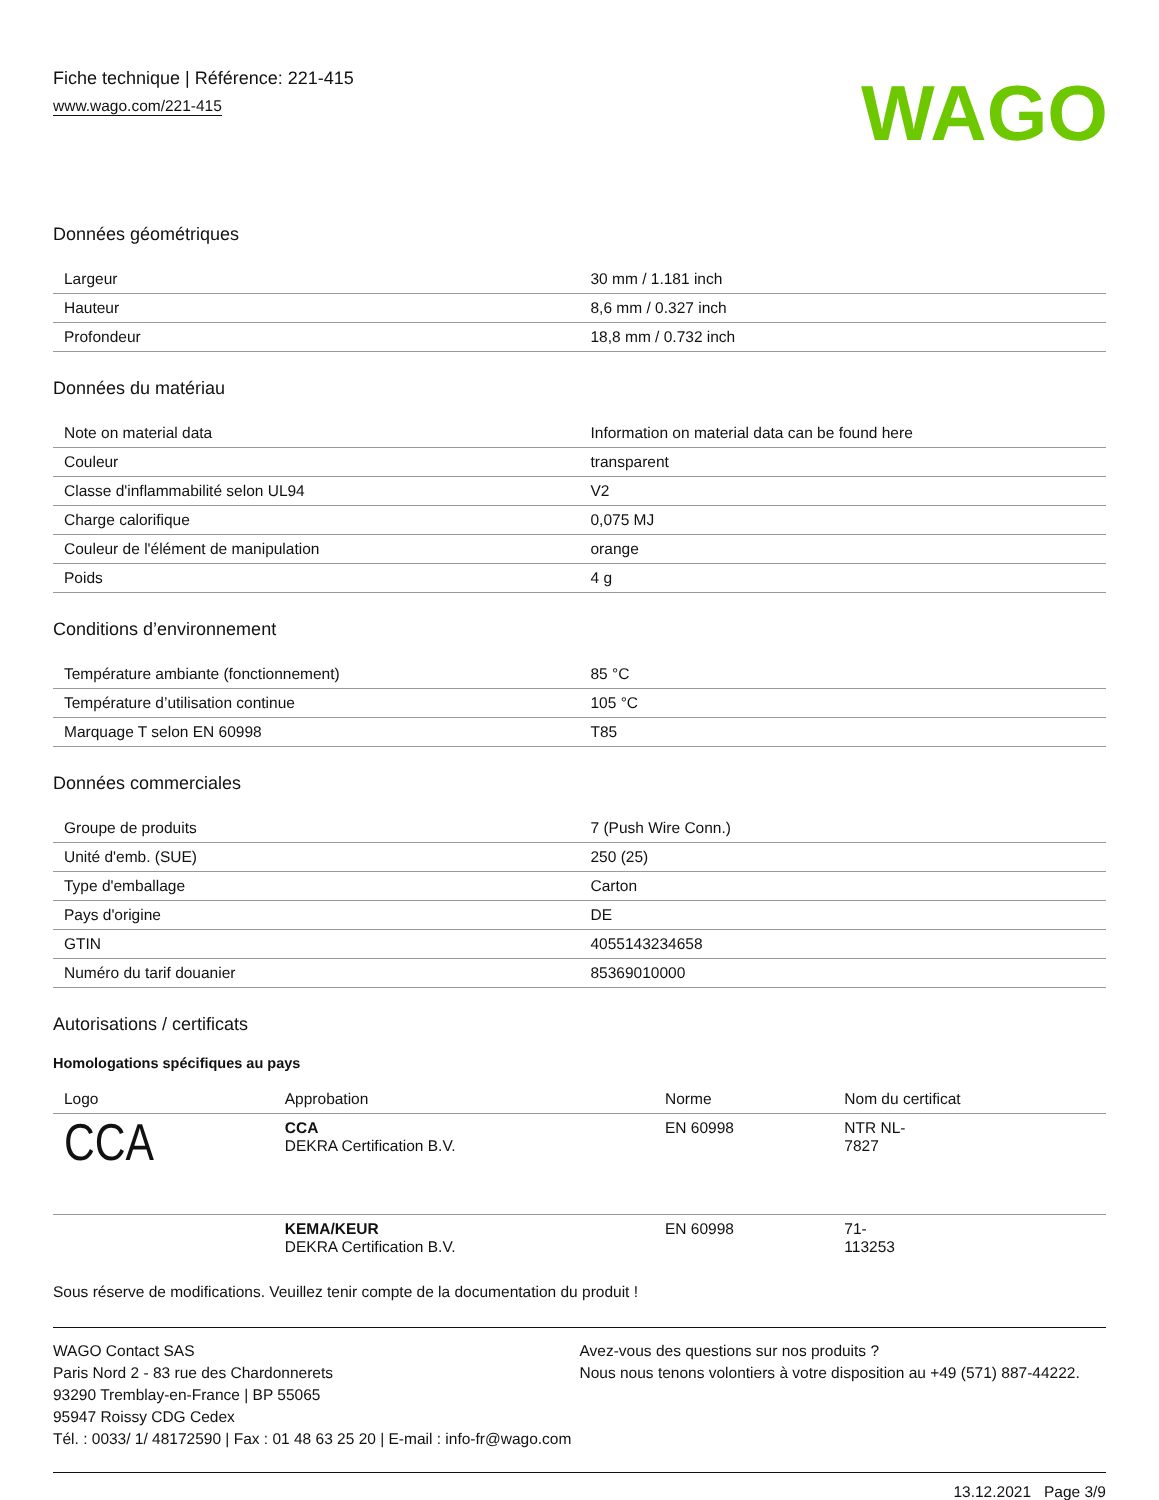Fiche technique | Référence: 221-415
www.wago.com/221-415
WAGO
Données géométriques
| Largeur | 30 mm / 1.181 inch |
| Hauteur | 8,6 mm / 0.327 inch |
| Profondeur | 18,8 mm / 0.732 inch |
Données du matériau
| Note on material data | Information on material data can be found here |
| Couleur | transparent |
| Classe d'inflammabilité selon UL94 | V2 |
| Charge calorifique | 0,075 MJ |
| Couleur de l'élément de manipulation | orange |
| Poids | 4 g |
Conditions d’environnement
| Température ambiante (fonctionnement) | 85 °C |
| Température d’utilisation continue | 105 °C |
| Marquage T selon EN 60998 | T85 |
Données commerciales
| Groupe de produits | 7 (Push Wire Conn.) |
| Unité d'emb. (SUE) | 250 (25) |
| Type d'emballage | Carton |
| Pays d'origine | DE |
| GTIN | 4055143234658 |
| Numéro du tarif douanier | 85369010000 |
Autorisations / certificats
Homologations spécifiques au pays
| Logo | Approbation | Norme | Nom du certificat |
| --- | --- | --- | --- |
| CCA | CCA DEKRA Certification B.V. | EN 60998 | NTR NL- 7827 |
| | KEMA/KEUR DEKRA Certification B.V. | EN 60998 | 71- 113253 |
Sous réserve de modifications. Veuillez tenir compte de la documentation du produit !
WAGO Contact SAS
Paris Nord 2 - 83 rue des Chardonnerets
93290 Tremblay-en-France | BP 55065
95947 Roissy CDG Cedex
Tél. : 0033/ 1/ 48172590 | Fax : 01 48 63 25 20 | E-mail : info-fr@wago.com
Avez-vous des questions sur nos produits ?
Nous nous tenons volontiers à votre disposition au +49 (571) 887-44222.
13.12.2021 Page 3/9